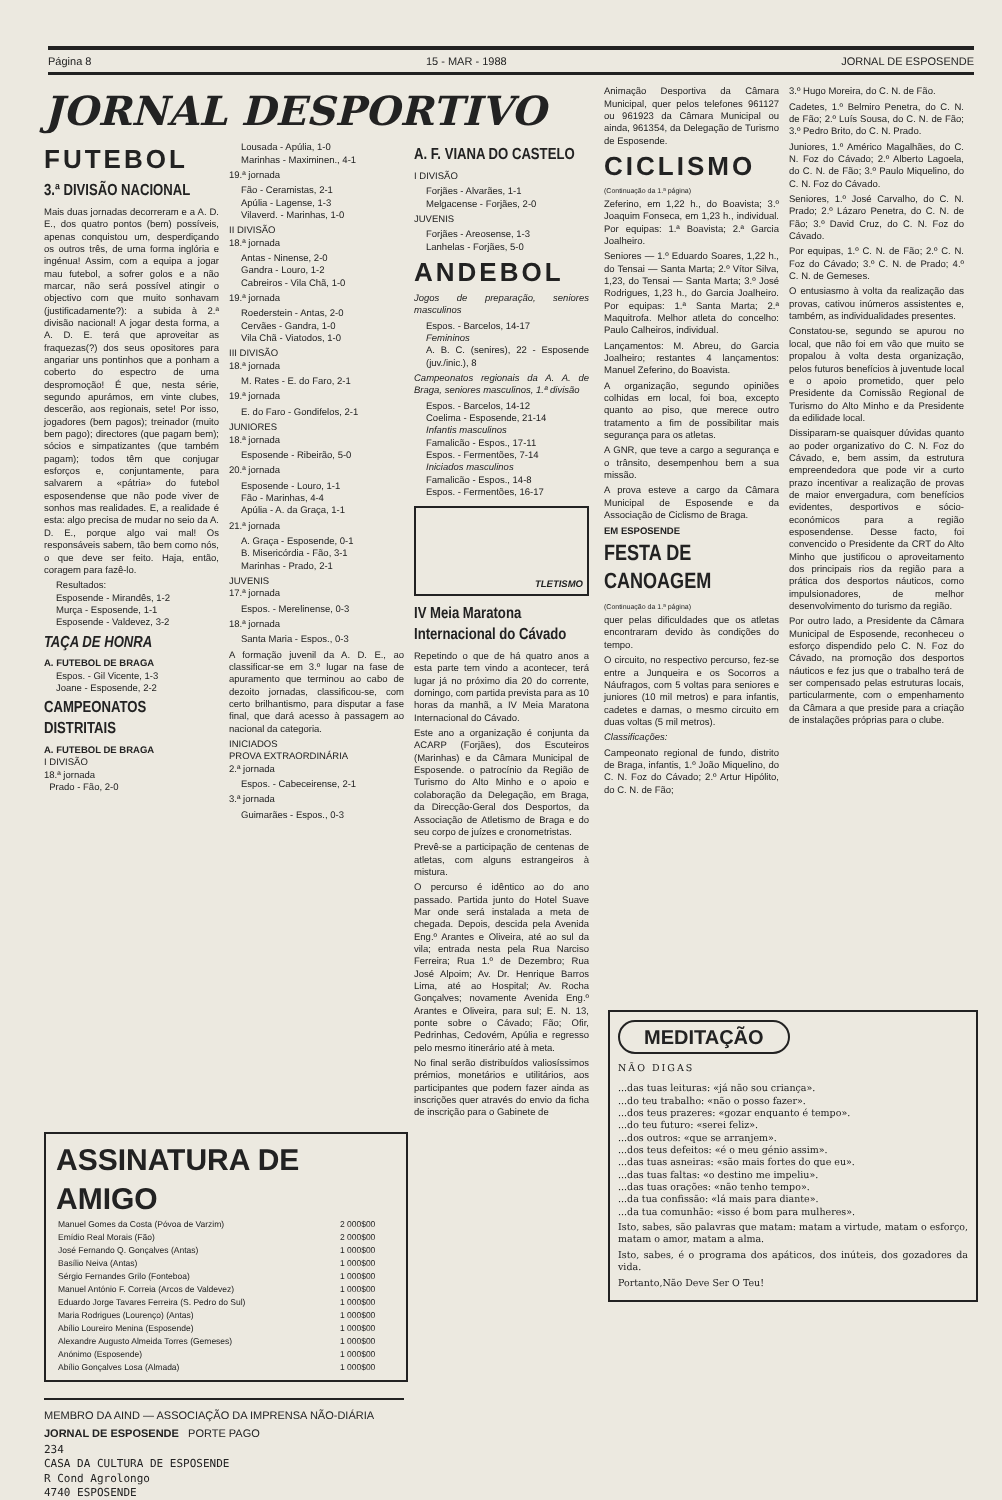Página 8 15 - MAR - 1988 JORNAL DE ESPOSENDE
JORNAL DESPORTIVO
FUTEBOL
3.ª DIVISÃO NACIONAL
Mais duas jornadas decorreram e a A. D. E., dos quatro pontos (bem) possíveis, apenas conquistou um, desperdiçando os outros três, de uma forma inglória e ingénua! Assim, com a equipa a jogar mau futebol, a sofrer golos e a não marcar, não será possível atingir o objectivo com que muito sonhavam (justificadamente?): a subida à 2.ª divisão nacional! A jogar desta forma, a A. D. E. terá que aproveitar as fraquezas(?) dos seus opositores para angariar uns pontinhos que a ponham a coberto do espectro de uma despromoção! É que, nesta série, segundo apurámos, em vinte clubes, descerão, aos regionais, sete! Por isso, jogadores (bem pagos); treinador (muito bem pago); directores (que pagam bem); sócios e simpatizantes (que também pagam); todos têm que conjugar esforços e, conjuntamente, para salvarem a «pátria» do futebol esposendense que não pode viver de sonhos mas realidades. E, a realidade é esta: algo precisa de mudar no seio da A. D. E., porque algo vai mal! Os responsáveis sabem, tão bem como nós, o que deve ser feito. Haja, então, coragem para fazê-lo.
Resultados:
Esposende - Mirandês, 1-2
Murça - Esposende, 1-1
Esposende - Valdevez, 3-2
TAÇA DE HONRA
A. FUTEBOL DE BRAGA
Espos. - Gil Vicente, 1-3
Joane - Esposende, 2-2
CAMPEONATOS DISTRITAIS
A. FUTEBOL DE BRAGA
I DIVISÃO
18.ª jornada
Prado - Fão, 2-0
Lousada - Apúlia, 1-0
Marinhas - Maximinen., 4-1
19.ª jornada
Fão - Ceramistas, 2-1
Apúlia - Lagense, 1-3
Vilaverd. - Marinhas, 1-0
II DIVISÃO
18.ª jornada
Antas - Ninense, 2-0
Gandra - Louro, 1-2
Cabreiros - Vila Chã, 1-0
19.ª jornada
Roederstein - Antas, 2-0
Cervães - Gandra, 1-0
Vila Chã - Viatodos, 1-0
III DIVISÃO
18.ª jornada
M. Rates - E. do Faro, 2-1
19.ª jornada
E. do Faro - Gondifelos, 2-1
JUNIORES
18.ª jornada
Esposende - Ribeirão, 5-0
20.ª jornada
Esposende - Louro, 1-1
Fão - Marinhas, 4-4
Apúlia - A. da Graça, 1-1
21.ª jornada
A. Graça - Esposende, 0-1
B. Misericórdia - Fão, 3-1
Marinhas - Prado, 2-1
JUVENIS
17.ª jornada
Espos. - Merelinense, 0-3
18.ª jornada
Santa Maria - Espos., 0-3
A formação juvenil da A. D. E., ao classificar-se em 3.º lugar na fase de apuramento que terminou ao cabo de dezoito jornadas, classificou-se, com certo brilhantismo, para disputar a fase final, que dará acesso à passagem ao nacional da categoria.
INICIADOS
PROVA EXTRAORDINÁRIA
2.ª jornada
Espos. - Cabeceirense, 2-1
3.ª jornada
Guimarães - Espos., 0-3
A. F. VIANA DO CASTELO
I DIVISÃO
Forjães - Alvarães, 1-1
Melgacense - Forjães, 2-0
JUVENIS
Forjães - Areosense, 1-3
Lanhelas - Forjães, 5-0
ANDEBOL
Jogos de preparação, seniores masculinos
Espos. - Barcelos, 14-17
Femininos
A. B. C. (senires), 22 - Esposende (juv./inic.), 8
Campeonatos regionais da A. A. de Braga, seniores masculinos, 1.ª divisão
Espos. - Barcelos, 14-12
Coelima - Esposende, 21-14
Infantis masculinos
Famalicão - Espos., 17-11
Espos. - Fermentões, 7-14
Iniciados masculinos
Famalicão - Espos., 14-8
Espos. - Fermentões, 16-17
TLETISMO
IV Meia Maratona Internacional do Cávado
Repetindo o que de há quatro anos a esta parte tem vindo a acontecer, terá lugar já no próximo dia 20 do corrente, domingo, com partida prevista para as 10 horas da manhã, a IV Meia Maratona Internacional do Cávado.
Este ano a organização é conjunta da ACARP (Forjães), dos Escuteiros (Marinhas) e da Câmara Municipal de Esposende. o patrocínio da Região de Turismo do Alto Minho e o apoio e colaboração da Delegação, em Braga, da Direcção-Geral dos Desportos, da Associação de Atletismo de Braga e do seu corpo de juízes e cronometristas.
Prevê-se a participação de centenas de atletas, com alguns estrangeiros à mistura.
O percurso é idêntico ao do ano passado. Partida junto do Hotel Suave Mar onde será instalada a meta de chegada. Depois, descida pela Avenida Eng.º Arantes e Oliveira, até ao sul da vila; entrada nesta pela Rua Narciso Ferreira; Rua 1.º de Dezembro; Rua José Alpoim; Av. Dr. Henrique Barros Lima, até ao Hospital; Av. Rocha Gonçalves; novamente Avenida Eng.º Arantes e Oliveira, para sul; E. N. 13, ponte sobre o Cávado; Fão; Ofir, Pedrinhas, Cedovém, Apúlia e regresso pelo mesmo itinerário até à meta.
No final serão distribuídos valiosíssimos prémios, monetários e utilitários, aos participantes que podem fazer ainda as inscrições quer através do envio da ficha de inscrição para o Gabinete de
ASSINATURA DE AMIGO
| Manuel Gomes da Costa (Póvoa de Varzim) | 2 000$00 |
| Emídio Real Morais (Fão) | 2 000$00 |
| José Fernando Q. Gonçalves (Antas) | 1 000$00 |
| Basílio Neiva (Antas) | 1 000$00 |
| Sérgio Fernandes Grilo (Fonteboa) | 1 000$00 |
| Manuel António F. Correia (Arcos de Valdevez) | 1 000$00 |
| Eduardo Jorge Tavares Ferreira (S. Pedro do Sul) | 1 000$00 |
| Maria Rodrigues (Lourenço) (Antas) | 1 000$00 |
| Abílio Loureiro Menina (Esposende) | 1 000$00 |
| Alexandre Augusto Almeida Torres (Gemeses) | 1 000$00 |
| Anónimo (Esposende) | 1 000$00 |
| Abílio Gonçalves Losa (Almada) | 1 000$00 |
MEMBRO DA AIND — ASSOCIAÇÃO DA IMPRENSA NÃO-DIÁRIA
JORNAL DE ESPOSENDE PORTE PAGO
234
CASA DA CULTURA DE ESPOSENDE
R Cond Agrolongo
4740 ESPOSENDE
Animação Desportiva da Câmara Municipal, quer pelos telefones 961127 ou 961923 da Câmara Municipal ou ainda, 961354, da Delegação de Turismo de Esposende.
CICLISMO
(Continuação da 1.ª página)
Zeferino, em 1,22 h., do Boavista; 3.º Joaquim Fonseca, em 1,23 h., individual. Por equipas: 1.ª Boavista; 2.ª Garcia Joalheiro.
Seniores — 1.º Eduardo Soares, 1,22 h., do Tensai — Santa Marta; 2.º Vítor Silva, 1,23, do Tensai — Santa Marta; 3.º José Rodrigues, 1,23 h., do Garcia Joalheiro. Por equipas: 1.ª Santa Marta; 2.ª Maquitrofa. Melhor atleta do concelho: Paulo Calheiros, individual.
Lançamentos: M. Abreu, do Garcia Joalheiro; restantes 4 lançamentos: Manuel Zeferino, do Boavista.
A organização, segundo opiniões colhidas em local, foi boa, excepto quanto ao piso, que merece outro tratamento a fim de possibilitar mais segurança para os atletas.
A GNR, que teve a cargo a segurança e o trânsito, desempenhou bem a sua missão.
A prova esteve a cargo da Câmara Municipal de Esposende e da Associação de Ciclismo de Braga.
EM ESPOSENDE
FESTA DE CANOAGEM
(Continuação da 1.ª página)
quer pelas dificuldades que os atletas encontraram devido às condições do tempo.
O circuito, no respectivo percurso, fez-se entre a Junqueira e os Socorros a Náufragos, com 5 voltas para seniores e juniores (10 mil metros) e para infantis, cadetes e damas, o mesmo circuito em duas voltas (5 mil metros).
Classificações:
Campeonato regional de fundo, distrito de Braga, infantis, 1.º João Miquelino, do C. N. Foz do Cávado; 2.º Artur Hipólito, do C. N. de Fão;
3.º Hugo Moreira, do C. N. de Fão.
Cadetes, 1.º Belmiro Penetra, do C. N. de Fão; 2.º Luís Sousa, do C. N. de Fão; 3.º Pedro Brito, do C. N. Prado.
Juniores, 1.º Américo Magalhães, do C. N. Foz do Cávado; 2.º Alberto Lagoela, do C. N. de Fão; 3.º Paulo Miquelino, do C. N. Foz do Cávado.
Seniores, 1.º José Carvalho, do C. N. Prado; 2.º Lázaro Penetra, do C. N. de Fão; 3.º David Cruz, do C. N. Foz do Cávado.
Por equipas, 1.º C. N. de Fão; 2.º C. N. Foz do Cávado; 3.º C. N. de Prado; 4.º C. N. de Gemeses.
O entusiasmo à volta da realização das provas, cativou inúmeros assistentes e, também, as individualidades presentes.
Constatou-se, segundo se apurou no local, que não foi em vão que muito se propalou à volta desta organização, pelos futuros benefícios à juventude local e o apoio prometido, quer pelo Presidente da Comissão Regional de Turismo do Alto Minho e da Presidente da edilidade local.
Dissiparam-se quaisquer dúvidas quanto ao poder organizativo do C. N. Foz do Cávado, e, bem assim, da estrutura empreendedora que pode vir a curto prazo incentivar a realização de provas de maior envergadura, com benefícios evidentes, desportivos e sócio-económicos para a região esposendense. Desse facto, foi convencido o Presidente da CRT do Alto Minho que justificou o aproveitamento dos principais rios da região para a prática dos desportos náuticos, como impulsionadores, de melhor desenvolvimento do turismo da região.
Por outro lado, a Presidente da Câmara Municipal de Esposende, reconheceu o esforço dispendido pelo C. N. Foz do Cávado, na promoção dos desportos náuticos e fez jus que o trabalho terá de ser compensado pelas estruturas locais, particularmente, com o empenhamento da Câmara a que preside para a criação de instalações próprias para o clube.
MEDITAÇÃO
NÃO DIGAS
...das tuas leituras: «já não sou criança».
...do teu trabalho: «não o posso fazer».
...dos teus prazeres: «gozar enquanto é tempo».
...do teu futuro: «serei feliz».
...dos outros: «que se arranjem».
...dos teus defeitos: «é o meu génio assim».
...das tuas asneiras: «são mais fortes do que eu».
...das tuas faltas: «o destino me impeliu».
...das tuas orações: «não tenho tempo».
...da tua confissão: «lá mais para diante».
...da tua comunhão: «isso é bom para mulheres».
Isto, sabes, são palavras que matam: matam a virtude, matam o esforço, matam o amor, matam a alma.
Isto, sabes, é o programa dos apáticos, dos inúteis, dos gozadores da vida.
Portanto,Não Deve Ser O Teu!